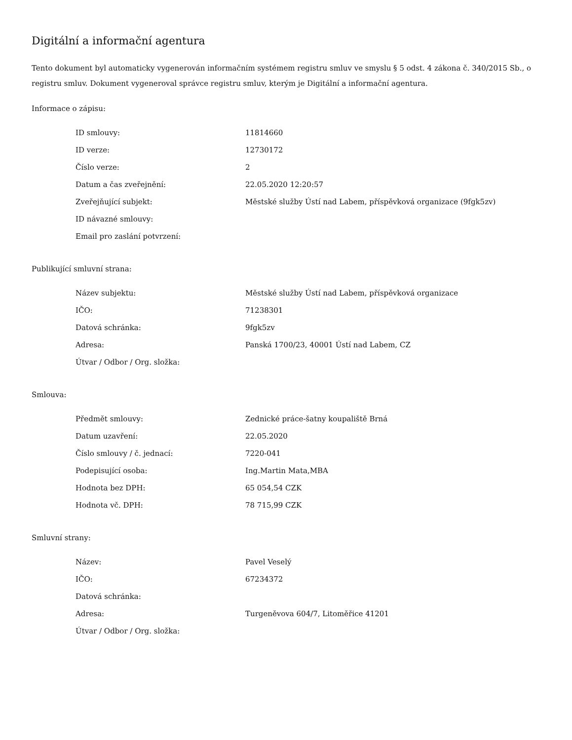Digitální a informační agentura
Tento dokument byl automaticky vygenerován informačním systémem registru smluv ve smyslu § 5 odst. 4 zákona č. 340/2015 Sb., o registru smluv. Dokument vygeneroval správce registru smluv, kterým je Digitální a informační agentura.
Informace o zápisu:
| ID smlouvy: | 11814660 |
| ID verze: | 12730172 |
| Číslo verze: | 2 |
| Datum a čas zveřejnění: | 22.05.2020 12:20:57 |
| Zveřejňující subjekt: | Městské služby Ústí nad Labem, příspěvková organizace (9fgk5zv) |
| ID návazné smlouvy: | |
| Email pro zaslání potvrzení: | |
Publikující smluvní strana:
| Název subjektu: | Městské služby Ústí nad Labem, příspěvková organizace |
| IČO: | 71238301 |
| Datová schránka: | 9fgk5zv |
| Adresa: | Panská 1700/23, 40001 Ústí nad Labem, CZ |
| Útvar / Odbor / Org. složka: | |
Smlouva:
| Předmět smlouvy: | Zednické práce-šatny koupaliště Brná |
| Datum uzavření: | 22.05.2020 |
| Číslo smlouvy / č. jednací: | 7220-041 |
| Podepisující osoba: | Ing.Martin Mata,MBA |
| Hodnota bez DPH: | 65 054,54 CZK |
| Hodnota vč. DPH: | 78 715,99 CZK |
Smluvní strany:
| Název: | Pavel Veselý |
| IČO: | 67234372 |
| Datová schránka: | |
| Adresa: | Turgeněvova 604/7, Litoměřice 41201 |
| Útvar / Odbor / Org. složka: | |